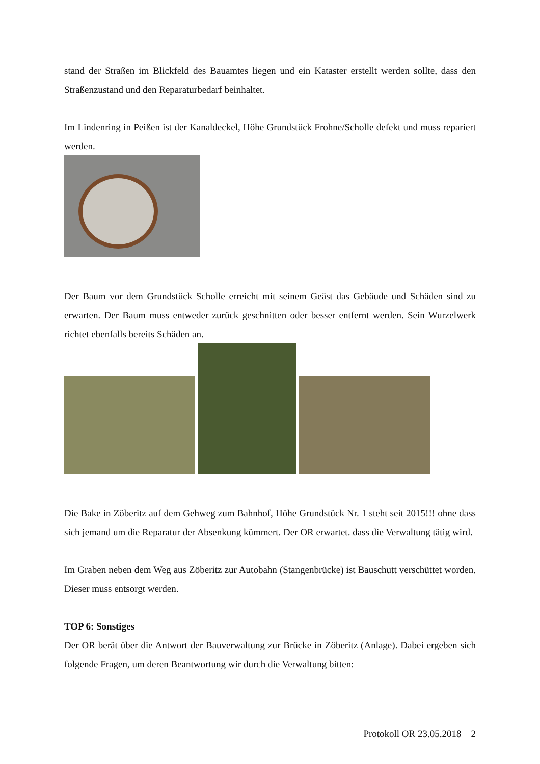stand der Straßen im Blickfeld des Bauamtes liegen und ein Kataster erstellt werden sollte, dass den Straßenzustand und den Reparaturbedarf beinhaltet.
Im Lindenring in Peißen ist der Kanaldeckel, Höhe Grundstück Frohne/Scholle defekt und muss repariert werden.
Der Baum vor dem Grundstück Scholle erreicht mit seinem Geäst das Gebäude und Schäden sind zu erwarten. Der Baum muss entweder zurück geschnitten oder besser entfernt werden. Sein Wurzelwerk richtet ebenfalls bereits Schäden an.
Die Bake in Zöberitz auf dem Gehweg zum Bahnhof, Höhe Grundstück Nr. 1 steht seit 2015!!! ohne dass sich jemand um die Reparatur der Absenkung kümmert. Der OR erwartet. dass die Verwaltung tätig wird.
Im Graben neben dem Weg aus Zöberitz zur Autobahn (Stangenbrücke) ist Bauschutt verschüttet worden. Dieser muss entsorgt werden.
TOP 6: Sonstiges
Der OR berät über die Antwort der Bauverwaltung zur Brücke in Zöberitz (Anlage). Dabei ergeben sich folgende Fragen, um deren Beantwortung wir durch die Verwaltung bitten:
Protokoll OR 23.05.2018 2